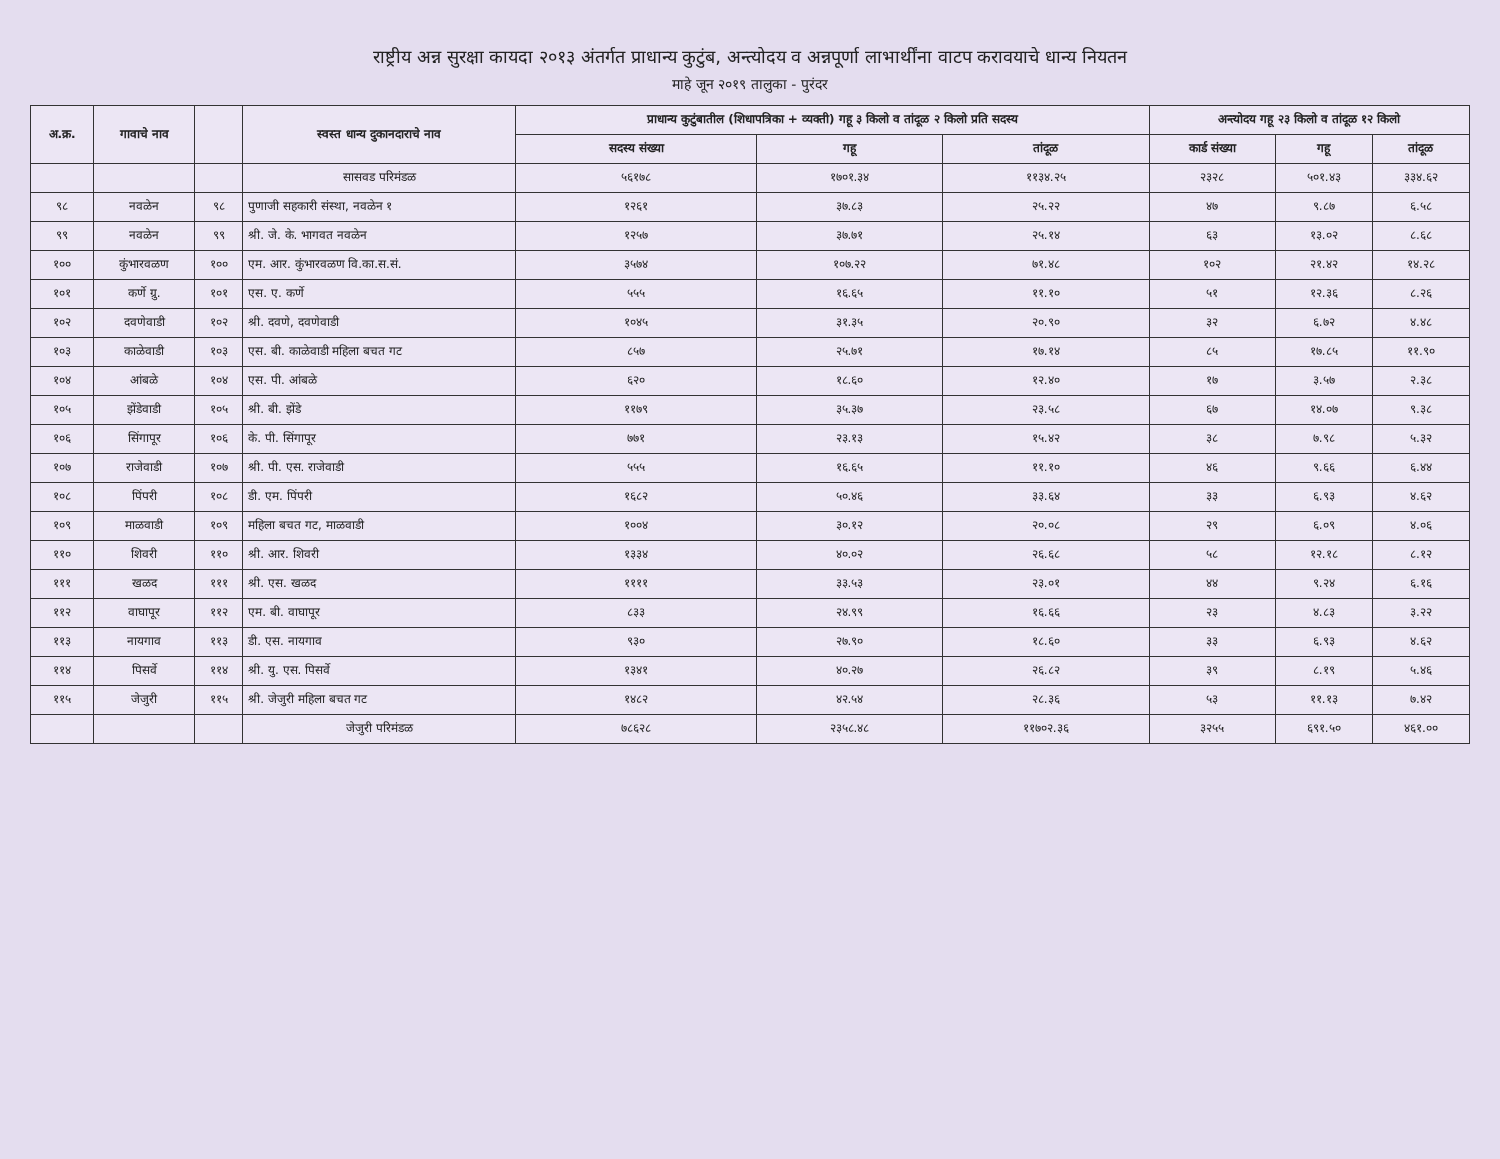राष्ट्रीय अन्न सुरक्षा कायदा २०१३ अंतर्गत प्राधान्य कुटुंब, अन्त्योदय व अन्नपूर्णा लाभार्थींना वाटप करावयाचे धान्य नियतन
माहे जून २०१९ तालुका - पुरंदर
| अ.क्र. | गावाचे नाव | | स्वस्त धान्य दुकानदाराचे नाव | प्राधान्य कुटुंबातील (शिधापत्रिका + व्यक्ती) गहू ३ किलो व तांदूळ २ किलो प्रति सदस्य | | | अन्त्योदय गहू २३ किलो व तांदूळ १२ किलो | | |
| --- | --- | --- | --- | --- | --- | --- | --- | --- | --- |
| | | | | सदस्य संख्या | गहू | तांदूळ | कार्ड संख्या | गहू | तांदूळ |
| | | | सासवड परिमंडळ | ५६१७८ | १७०१.३४ | ११३४.२५ | २३२८ | ५०१.४३ | ३३४.६२ |
| ९८ | नवळेन | ९८ | पुणाजी सहकारी संस्था, नवळेन १ | १२६१ | ३७.८३ | २५.२२ | ४७ | ९.८७ | ६.५८ |
| ९९ | नवळेन | ९९ | श्री. जे. के. भागवत नवळेन | १२५७ | ३७.७१ | २५.१४ | ६३ | १३.०२ | ८.६८ |
| १०० | कुंभारवळण | १०० | एम. आर. कुंभारवळण वि.का.स.सं. | ३५७४ | १०७.२२ | ७१.४८ | १०२ | २१.४२ | १४.२८ |
| १०१ | कर्णे ग्रु. | १०१ | एस. ए. कर्णे | ५५५ | १६.६५ | ११.१० | ५१ | १२.३६ | ८.२६ |
| १०२ | दवणेवाडी | १०२ | श्री. दवणे, दवणेवाडी | १०४५ | ३१.३५ | २०.९० | ३२ | ६.७२ | ४.४८ |
| १०३ | काळेवाडी | १०३ | एस. बी. काळेवाडी महिला बचत गट | ८५७ | २५.७१ | १७.१४ | ८५ | १७.८५ | ११.९० |
| १०४ | आंबळे | १०४ | एस. पी. आंबळे | ६२० | १८.६० | १२.४० | १७ | ३.५७ | २.३८ |
| १०५ | झेंडेवाडी | १०५ | श्री. बी. झेंडे | ११७९ | ३५.३७ | २३.५८ | ६७ | १४.०७ | ९.३८ |
| १०६ | सिंगापूर | १०६ | के. पी. सिंगापूर | ७७१ | २३.१३ | १५.४२ | ३८ | ७.९८ | ५.३२ |
| १०७ | राजेवाडी | १०७ | श्री. पी. एस. राजेवाडी | ५५५ | १६.६५ | ११.१० | ४६ | ९.६६ | ६.४४ |
| १०८ | पिंपरी | १०८ | डी. एम. पिंपरी | १६८२ | ५०.४६ | ३३.६४ | ३३ | ६.९३ | ४.६२ |
| १०९ | माळवाडी | १०९ | महिला बचत गट, माळवाडी | १००४ | ३०.१२ | २०.०८ | २९ | ६.०९ | ४.०६ |
| ११० | शिवरी | ११० | श्री. आर. शिवरी | १३३४ | ४०.०२ | २६.६८ | ५८ | १२.१८ | ८.१२ |
| १११ | खळद | १११ | श्री. एस. खळद | ११११ | ३३.५३ | २३.०१ | ४४ | ९.२४ | ६.१६ |
| ११२ | वाघापूर | ११२ | एम. बी. वाघापूर | ८३३ | २४.९९ | १६.६६ | २३ | ४.८३ | ३.२२ |
| ११३ | नायगाव | ११३ | डी. एस. नायगाव | ९३० | २७.९० | १८.६० | ३३ | ६.९३ | ४.६२ |
| ११४ | पिसर्वे | ११४ | श्री. यु. एस. पिसर्वे | १३४१ | ४०.२७ | २६.८२ | ३९ | ८.१९ | ५.४६ |
| ११५ | जेजुरी | ११५ | श्री. जेजुरी महिला बचत गट | १४८२ | ४२.५४ | २८.३६ | ५३ | ११.१३ | ७.४२ |
| | | | जेजुरी परिमंडळ | ७८६२८ | २३५८.४८ | ११७०२.३६ | ३२५५ | ६९१.५० | ४६१.०० |